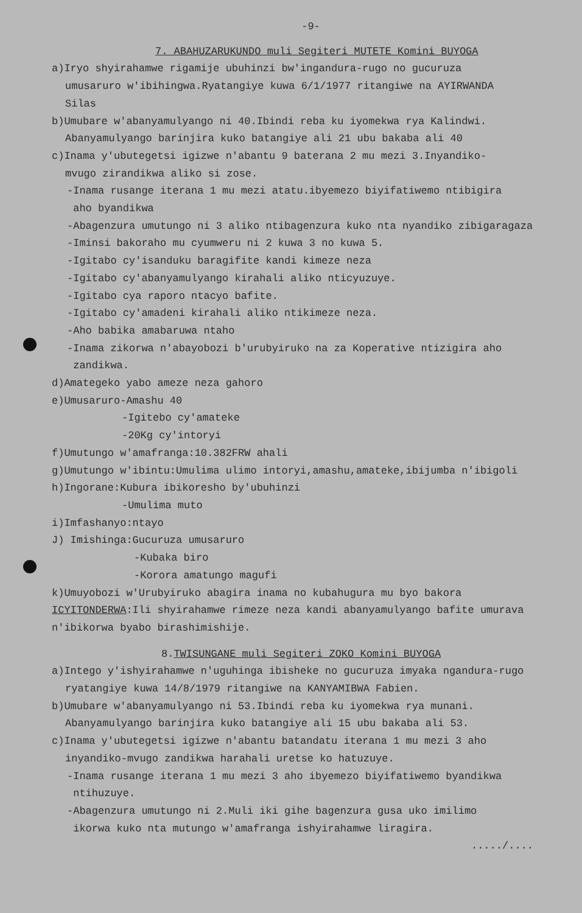-9-
7. ABAHUZARUKUNDO muli Segiteri MUTETE Komini BUYOGA
a)Iryo shyirahamwe rigamije ubuhinzi bw'ingandura-rugo no gucuruza
umusaruro w'ibihingwa.Ryatangiye kuwa 6/1/1977 ritangiwe na AYIRWANDA
Silas
b)Umubare w'abanyamulyango ni 40.Ibindi reba ku iyomekwa rya Kalindwi.
Abanyamulyango barinjira kuko batangiye ali 21 ubu bakaba ali 40
c)Inama y'ubutegetsi igizwe n'abantu 9 baterana 2 mu mezi 3.Inyandiko-
mvugo zirandikwa aliko si zose.
-Inama rusange iterana 1 mu mezi atatu.ibyemezo biyifatiwemo ntibigira
aho byandikwa
-Abagenzura umutungo ni 3 aliko ntibagenzura kuko nta nyandiko zibigaragaza
-Iminsi bakoraho mu cyumweru ni 2 kuwa 3 no kuwa 5.
-Igitabo cy'isanduku baragifite kandi kimeze neza
-Igitabo cy'abanyamulyango kirahali aliko nticyuzuye.
-Igitabo cya raporo ntacyo bafite.
-Igitabo cy'amadeni kirahali aliko ntikimeze neza.
-Aho babika amabaruwa ntaho
-Inama zikorwa n'abayobozi b'urubyiruko na za Koperative ntizigira aho
zandikwa.
d)Amategeko yabo ameze neza gahoro
e)Umusaruro-Amashu 40
-Igitebo cy'amateke
-20Kg cy'intoryi
f)Umutungo w'amafranga:10.382FRW ahali
g)Umutungo w'ibintu:Umulima ulimo intoryi,amashu,amateke,ibijumba n'ibigoli
h)Ingorane:Kubura ibikoresho by'ubuhinzi
-Umulima muto
i)Imfashanyo:ntayo
J) Imishinga:Gucuruza umusaruro
-Kubaka biro
-Korora amatungo magufi
k)Umuyobozi w'Urubyiruko abagira inama no kubahugura mu byo bakora
ICYITONDERWA:Ili shyirahamwe rimeze neza kandi abanyamulyango bafite umurava
n'ibikorwa byabo birashimishije.
8.TWISUNGANE muli Segiteri ZOKO Komini BUYOGA
a)Intego y'ishyirahamwe n'uguhinga ibisheke no gucuruza imyaka ngandura-rugo
ryatangiye kuwa 14/8/1979 ritangiwe na KANYAMIBWA Fabien.
b)Umubare w'abanyamulyango ni 53.Ibindi reba ku iyomekwa rya munani.
Abanyamulyango barinjira kuko batangiye ali 15 ubu bakaba ali 53.
c)Inama y'ubutegetsi igizwe n'abantu batandatu iterana 1 mu mezi 3 aho
inyandiko-mvugo zandikwa harahali uretse ko hatuzuye.
-Inama rusange iterana 1 mu mezi 3 aho ibyemezo biyifatiwemo byandikwa
ntihuzuye.
-Abagenzura umutungo ni 2.Muli iki gihe bagenzura gusa uko imilimo
ikorwa kuko nta mutungo w'amafranga ishyirahamwe liragira.
...../....